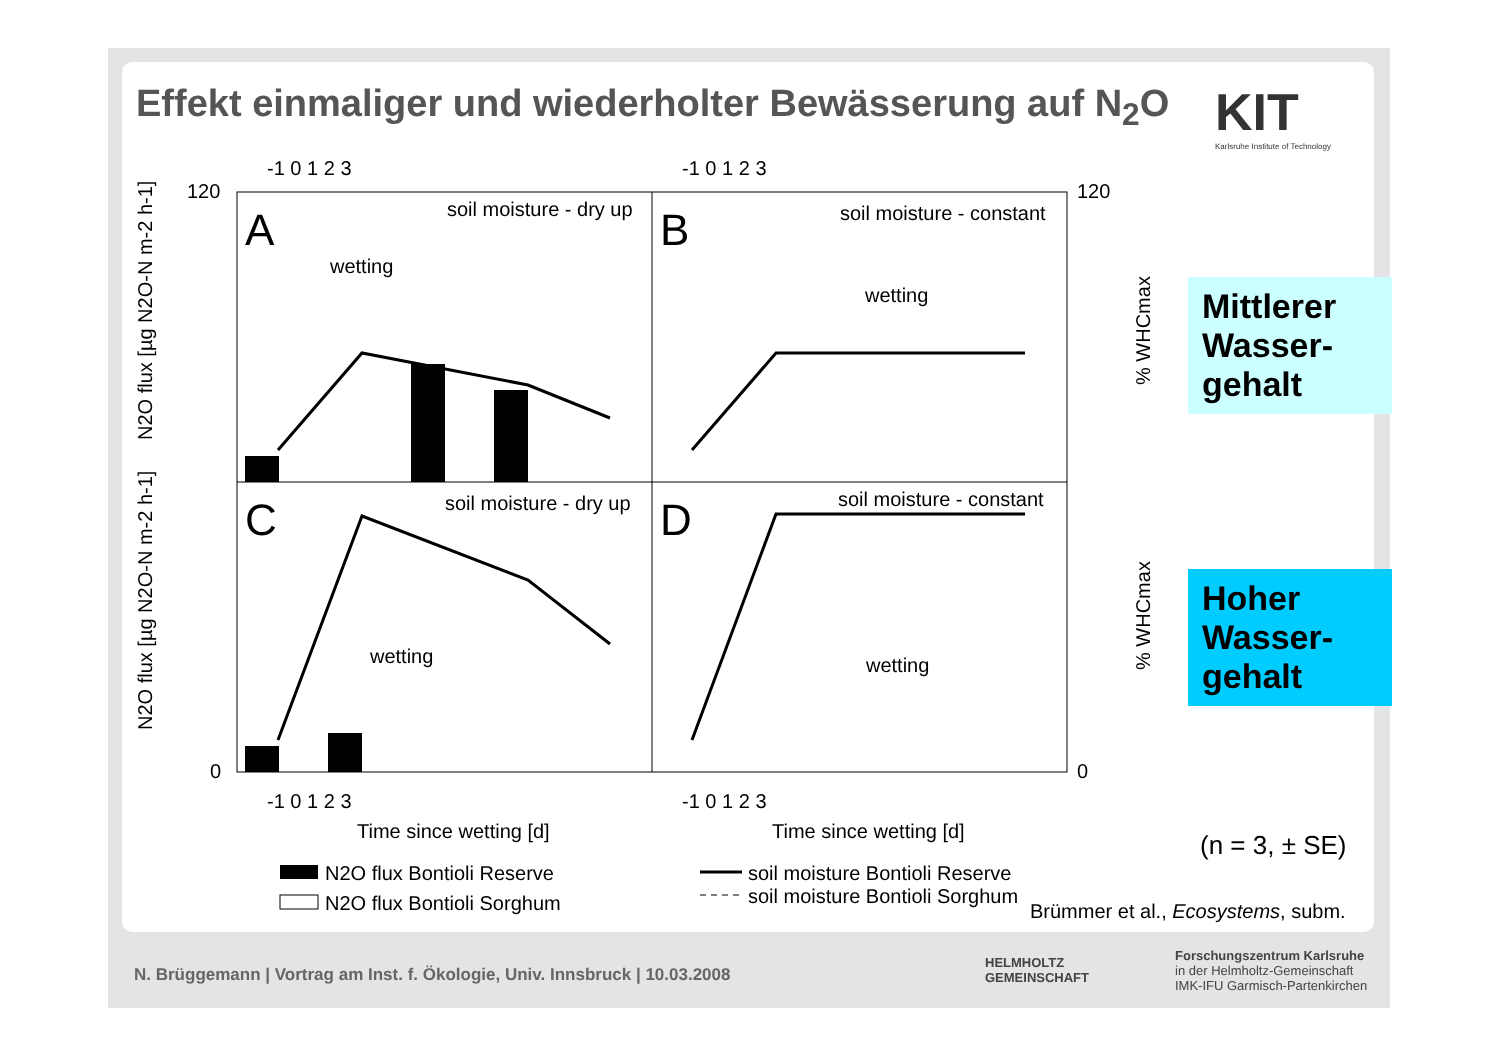Effekt einmaliger und wiederholter Bewässerung auf N<sub>2</sub>O
KIT
Karlsruhe Institute of Technology
A
B
C
D
soil moisture - dry up
soil moisture - constant
soil moisture - dry up
soil moisture - constant
wetting
wetting
wetting
wetting
N2O flux [µg N2O-N m-2 h-1]
N2O flux [µg N2O-N m-2 h-1]
% WHCmax
% WHCmax
120
120
0
0
-1 0 1 2 3
-1 0 1 2 3
-1 0 1 2 3
-1 0 1 2 3
Time since wetting [d]
Time since wetting [d]
N2O flux Bontioli Reserve
N2O flux Bontioli Sorghum
soil moisture Bontioli Reserve
soil moisture Bontioli Sorghum
Mittlerer Wasser-gehalt
Hoher Wasser-gehalt
(n = 3, ± SE)
Brümmer et al., Ecosystems, subm.
N. Brüggemann | Vortrag am Inst. f. Ökologie, Univ. Innsbruck | 10.03.2008
HELMHOLTZ
GEMEINSCHAFT
Forschungszentrum Karlsruhe
in der Helmholtz-Gemeinschaft
IMK-IFU Garmisch-Partenkirchen